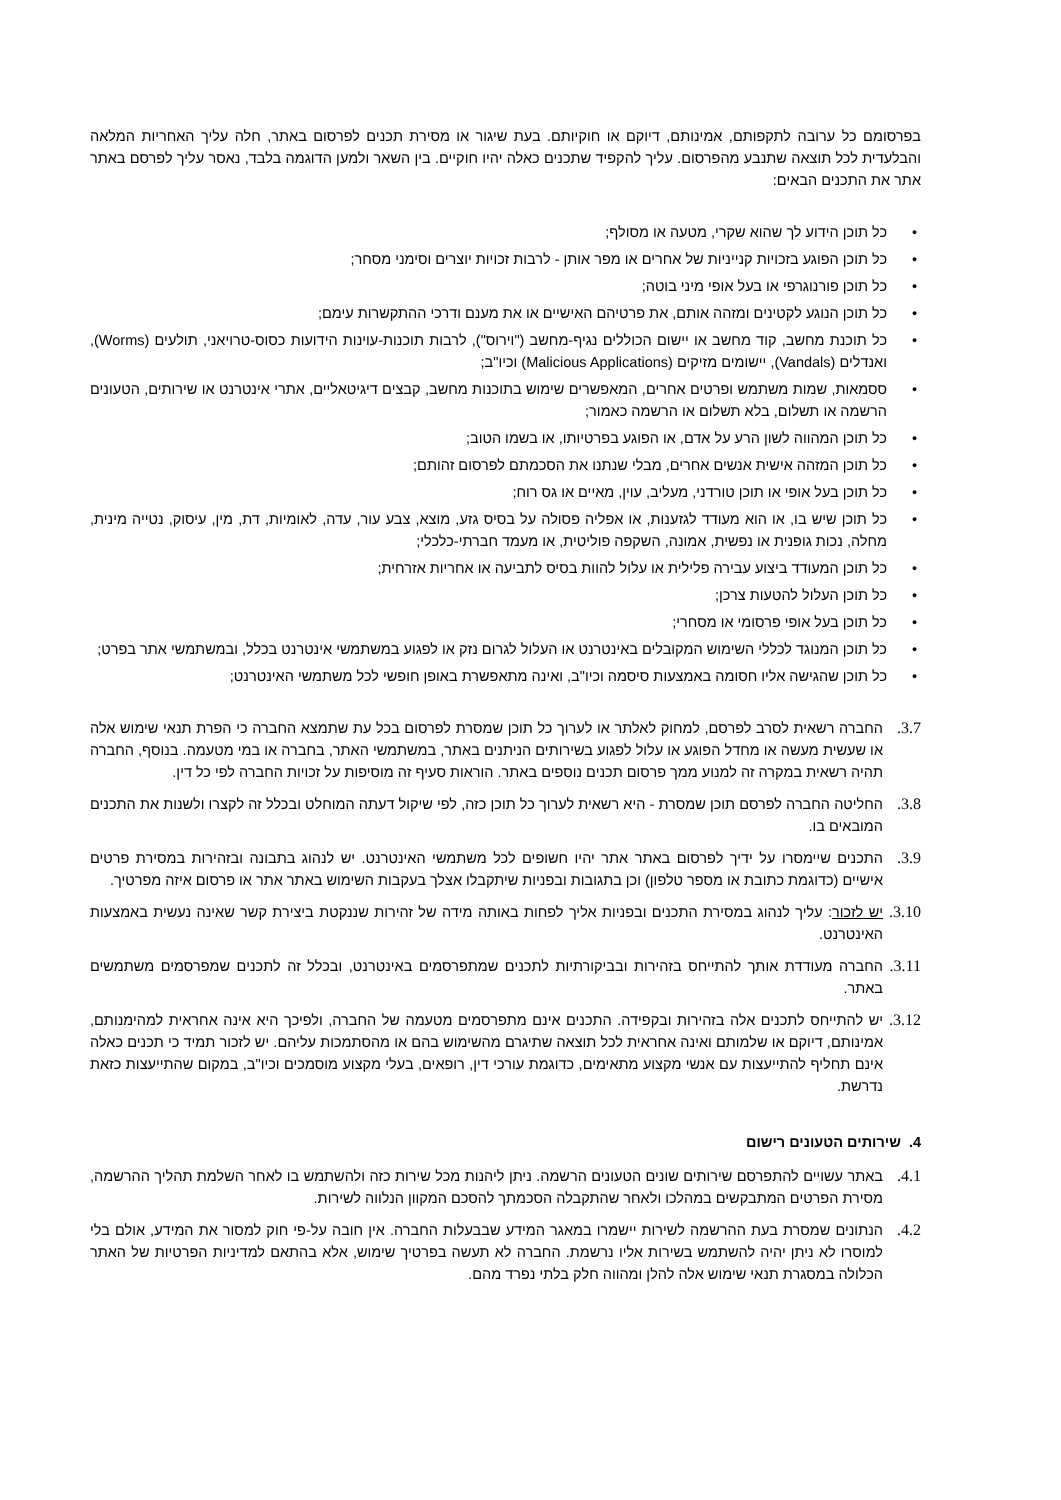בפרסומם כל ערובה לתקפותם, אמינותם, דיוקם או חוקיותם. בעת שיגור או מסירת תכנים לפרסום באתר, חלה עליך האחריות המלאה והבלעדית לכל תוצאה שתנבע מהפרסום. עליך להקפיד שתכנים כאלה יהיו חוקיים. בין השאר ולמען הדוגמה בלבד, נאסר עליך לפרסם באתר אתר את התכנים הבאים:
• כל תוכן הידוע לך שהוא שקרי, מטעה או מסולף;
• כל תוכן הפוגע בזכויות קנייניות של אחרים או מפר אותן - לרבות זכויות יוצרים וסימני מסחר;
• כל תוכן פורנוגרפי או בעל אופי מיני בוטה;
• כל תוכן הנוגע לקטינים ומזהה אותם, את פרטיהם האישיים או את מענם ודרכי ההתקשרות עימם;
• כל תוכנת מחשב, קוד מחשב או יישום הכוללים נגיף-מחשב ("וירוס"), לרבות תוכנות-עוינות הידועות כסוס-טרויאני, תולעים (Worms), ואנדלים (Vandals), יישומים מזיקים (Malicious Applications) וכיו"ב;
• ססמאות, שמות משתמש ופרטים אחרים, המאפשרים שימוש בתוכנות מחשב, קבצים דיגיטאליים, אתרי אינטרנט או שירותים, הטעונים הרשמה או תשלום, בלא תשלום או הרשמה כאמור;
• כל תוכן המהווה לשון הרע על אדם, או הפוגע בפרטיותו, או בשמו הטוב;
• כל תוכן המזהה אישית אנשים אחרים, מבלי שנתנו את הסכמתם לפרסום זהותם;
• כל תוכן בעל אופי או תוכן טורדני, מעליב, עוין, מאיים או גס רוח;
• כל תוכן שיש בו, או הוא מעודד לגזענות, או אפליה פסולה על בסיס גזע, מוצא, צבע עור, עדה, לאומיות, דת, מין, עיסוק, נטייה מינית, מחלה, נכות גופנית או נפשית, אמונה, השקפה פוליטית, או מעמד חברתי-כלכלי;
• כל תוכן המעודד ביצוע עבירה פלילית או עלול להוות בסיס לתביעה או אחריות אזרחית;
• כל תוכן העלול להטעות צרכן;
• כל תוכן בעל אופי פרסומי או מסחרי;
• כל תוכן המנוגד לכללי השימוש המקובלים באינטרנט או העלול לגרום נזק או לפגוע במשתמשי אינטרנט בכלל, ובמשתמשי אתר בפרט;
• כל תוכן שהגישה אליו חסומה באמצעות סיסמה וכיו"ב, ואינה מתאפשרת באופן חופשי לכל משתמשי האינטרנט;
3.7.
החברה רשאית לסרב לפרסם, למחוק לאלתר או לערוך כל תוכן שמסרת לפרסום בכל עת שתמצא החברה כי הפרת תנאי שימוש אלה או שעשית מעשה או מחדל הפוגע או עלול לפגוע בשירותים הניתנים באתר, במשתמשי האתר, בחברה או במי מטעמה. בנוסף, החברה תהיה רשאית במקרה זה למנוע ממך פרסום תכנים נוספים באתר. הוראות סעיף זה מוסיפות על זכויות החברה לפי כל דין.
3.8.
החליטה החברה לפרסם תוכן שמסרת - היא רשאית לערוך כל תוכן כזה, לפי שיקול דעתה המוחלט ובכלל זה לקצרו ולשנות את התכנים המובאים בו.
3.9.
התכנים שיימסרו על ידיך לפרסום באתר אתר יהיו חשופים לכל משתמשי האינטרנט. יש לנהוג בתבונה ובזהירות במסירת פרטים אישיים (כדוגמת כתובת או מספר טלפון) וכן בתגובות ובפניות שיתקבלו אצלך בעקבות השימוש באתר אתר או פרסום איזה מפרטיך.
3.10.
יש לזכור: עליך לנהוג במסירת התכנים ובפניות אליך לפחות באותה מידה של זהירות שננקטת ביצירת קשר שאינה נעשית באמצעות האינטרנט.
3.11.
החברה מעודדת אותך להתייחס בזהירות ובביקורתיות לתכנים שמתפרסמים באינטרנט, ובכלל זה לתכנים שמפרסמים משתמשים באתר.
3.12.
יש להתייחס לתכנים אלה בזהירות ובקפידה. התכנים אינם מתפרסמים מטעמה של החברה, ולפיכך היא אינה אחראית למהימנותם, אמינותם, דיוקם או שלמותם ואינה אחראית לכל תוצאה שתיגרם מהשימוש בהם או מהסתמכות עליהם. יש לזכור תמיד כי תכנים כאלה אינם תחליף להתייעצות עם אנשי מקצוע מתאימים, כדוגמת עורכי דין, רופאים, בעלי מקצוע מוסמכים וכיו"ב, במקום שהתייעצות כזאת נדרשת.
4. שירותים הטעונים רישום
4.1.
באתר עשויים להתפרסם שירותים שונים הטעונים הרשמה. ניתן ליהנות מכל שירות כזה ולהשתמש בו לאחר השלמת תהליך ההרשמה, מסירת הפרטים המתבקשים במהלכו ולאחר שהתקבלה הסכמתך להסכם המקוון הנלווה לשירות.
4.2.
הנתונים שמסרת בעת ההרשמה לשירות יישמרו במאגר המידע שבבעלות החברה. אין חובה על-פי חוק למסור את המידע, אולם בלי למוסרו לא ניתן יהיה להשתמש בשירות אליו נרשמת. החברה לא תעשה בפרטיך שימוש, אלא בהתאם למדיניות הפרטיות של האתר הכלולה במסגרת תנאי שימוש אלה להלן ומהווה חלק בלתי נפרד מהם.